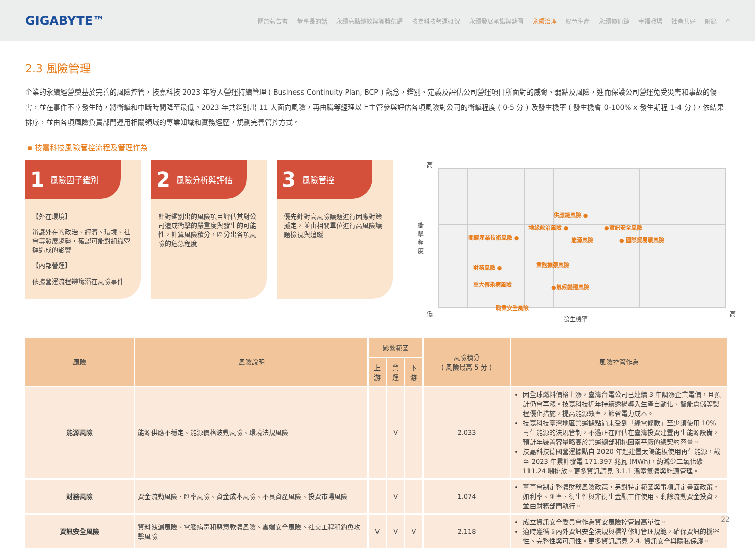GIGABYTE™
關於報告書 董事長的話 永續亮點績效與獲獎榮耀 技嘉科技營運概況 永續發展承諾與藍圖 永續治理 綠色生產 永續價值鏈 幸福職場 社會共好 附錄 ⌂
2.3 風險管理
企業的永續經營奠基於完善的風險控管，技嘉科技 2023 年導入營運持續管理 ( Business Continuity Plan, BCP ) 觀念，鑑別、定義及評估公司營運項目所面對的威脅、弱點及風險，進而保護公司營運免受災害和事故的傷害，並在事件不幸發生時，將衝擊和中斷時間降至最低。2023 年共鑑別出 11 大面向風險，再由職等經理以上主管參與評估各項風險對公司的衝擊程度 ( 0-5 分 ) 及發生機率 ( 發生機會 0-100% x 發生期程 1-4 分 )，依結果排序，並由各項風險負責部門運用相關領域的專業知識和實務經歷，規劃完善管控方式。
▪ 技嘉科技風險管控流程及管理作為
1 風險因子鑑別
【外在環境】
辨識外在的政治、經濟、環境、社會等發展趨勢，確認可能對組織營運造成的影響
【內部營運】
依據營運流程辨識潛在風險事件
2 風險分析與評估
針對鑑別出的風險項目評估其對公司造成衝擊的嚴重度與發生的可能性，計算風險積分，區分出各項風險的危急程度
3 風險管控
優先針對高風險議題進行因應對策擬定，並由相關單位進行高風險議題檢視與追蹤
高
衝擊程度
低 高
發生機率
供應鏈風險 ●
地緣政治風險 ● ●資訊安全風險
關鍵產業技術風險 ● 能源風險 ● 國際貿易戰風險
業務擴張風險 財務風險 ●
重大傳染病風險 ●氣候變遷風險
職業安全風險
| 風險 | 風險說明 | 影響範圍 | | | 風險積分 ( 風險最高 5 分 ) | 風險控管作為 |
| --- | --- | --- | --- | --- | --- | --- |
| | | 上游 | 營運 | 下游 | | |
| 能源風險 | 能源供應不穩定、能源價格波動風險、環境法規風險 | | V | | 2.033 | 因全球燃料價格上漲，臺灣台電公司已連續 3 年調漲企業電價，且預計仍會再漲。技嘉科技近年持續透過導入生產自動化、智能倉儲等製程優化措施，提高能源效率，節省電力成本。 技嘉科技臺灣地區營運據點尚未受到「綠電條款」至少須使用 10% 再生能源的法規管制，不過正在評估在臺灣投資建置再生能源設備，預計年裝置容量略高於營運總部和桃園南平廠的總契約容量。 技嘉科技德國營運據點自 2020 年起建置太陽能板使用再生能源，截至 2023 年累計發電 171.397 兆瓦 (MWh)，約減少二氧化碳 111.24 噸排放。更多資訊請見 3.1.1 溫室氣體與能源管理。 |
| 財務風險 | 資金流動風險、匯率風險、資金成本風險、不良資產風險、投資市場風險 | | V | | 1.074 | 董事會制定整體財務風險政策，另對特定範圍與事項訂定書面政策，如利率、匯率、衍生性與非衍生金融工作使用、剩餘流動資金投資，並由財務部門執行。 |
| 資訊安全風險 | 資料洩漏風險、電腦病毒和惡意軟體風險、雲端安全風險、社交工程和釣魚攻擊風險 | V | V | V | 2.118 | 成立資訊安全委員會作為資安風險控管最高單位。 適時遵循國內外資訊安全法規與標準修訂管理規範，確保資訊的機密性、完整性與可用性。更多資訊請見 2.4. 資訊安全與隱私保護。 |
22